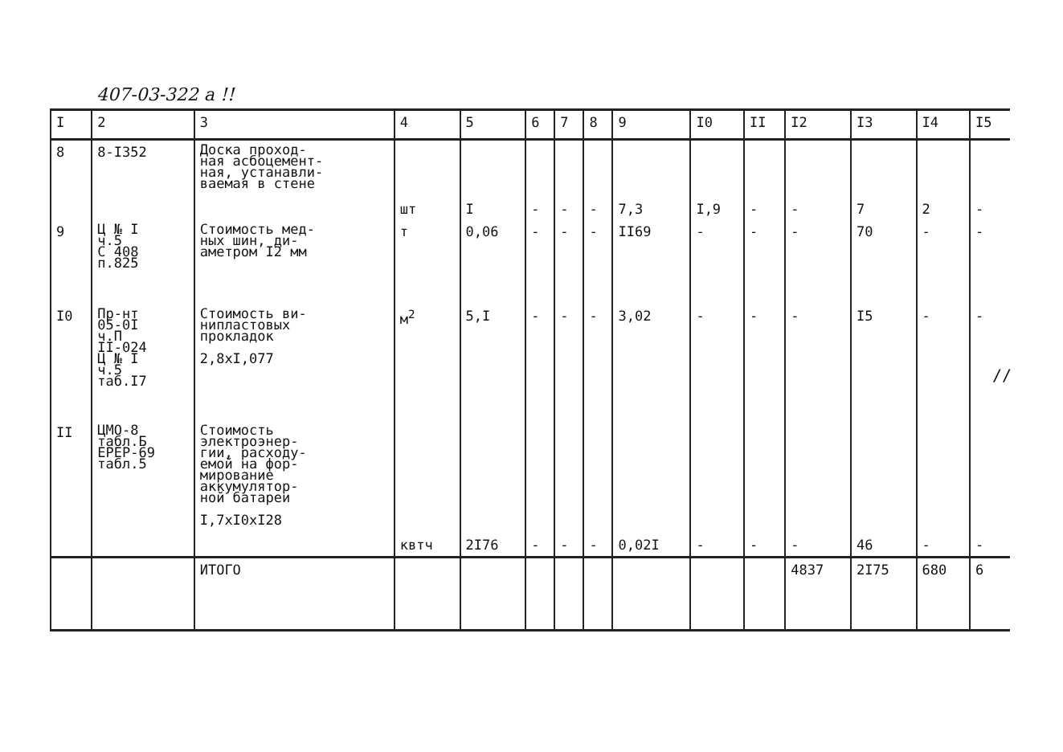407-03-322 а !!
| I | 2 | 3 | 4 | 5 | 6 | 7 | 8 | 9 | I0 | II | I2 | I3 | I4 | I5 |
| --- | --- | --- | --- | --- | --- | --- | --- | --- | --- | --- | --- | --- | --- | --- |
| 8 | 8-I352 | Доска проход- ная асбоцемент- ная, устанавли- ваемая в стене | шт | I | - | - | - | 7,3 | I,9 | - | - | 7 | 2 | - |
| 9 | Ц № I ч.5 С 408 п.825 | Стоимость мед- ных шин, ди- аметром I2 мм | т | 0,06 | - | - | - | II69 | - | - | - | 70 | - | - |
| I0 | Пр-нт 05-0I ч.П II-024 Ц № I ч.5 таб.I7 | Стоимость ви- нипластовых прокладок 2,8хI,077 | м<sup>2</sup> | 5,I | - | - | - | 3,02 | - | - | - | I5 | - | - |
| II | ЦМО-8 табл.Б ЕРЕР-69 табл.5 | Стоимость электроэнер- гии, расходу- емой на фор- мирование аккумулятор- ной батареи I,7хI0хI28 | квтч | 2I76 | - | - | - | 0,02I | - | - | - | 46 | - | - |
| | | ИТОГО | | | | | | | | | 4837 | 2I75 | 680 | 6 |
//